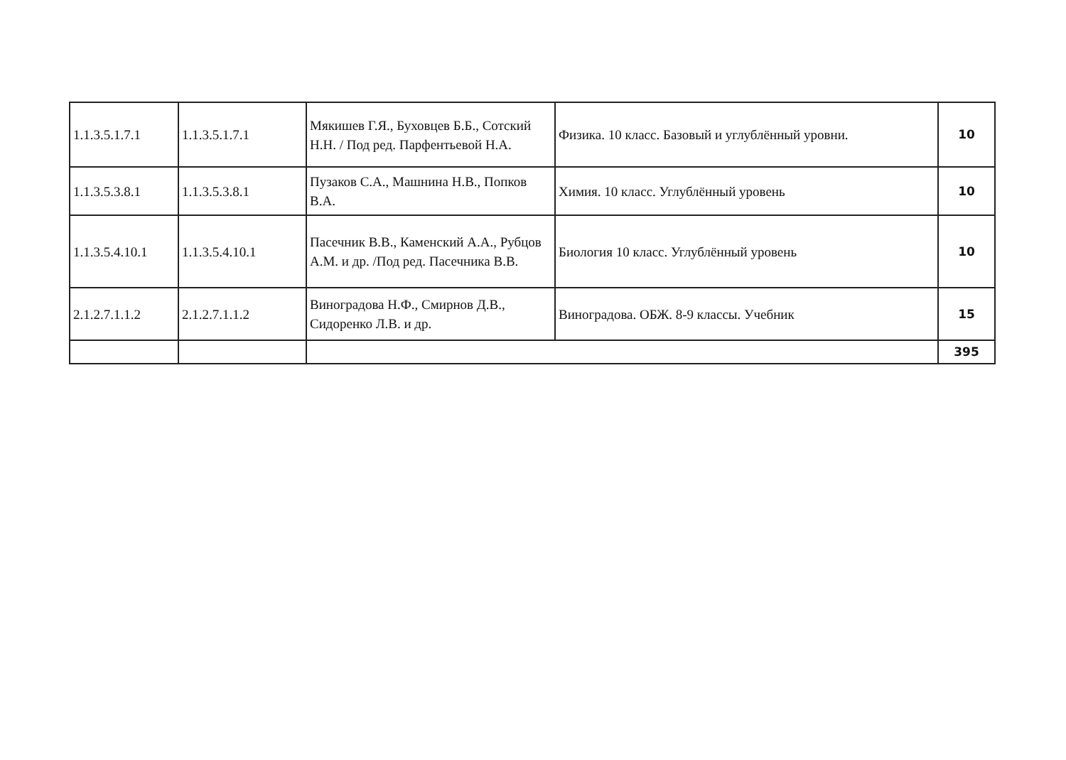| 1.1.3.5.1.7.1 | 1.1.3.5.1.7.1 | Мякишев Г.Я., Буховцев Б.Б., Сотский Н.Н. / Под ред. Парфентьевой Н.А. | Физика. 10 класс. Базовый и углублённый уровни. | 10 |
| 1.1.3.5.3.8.1 | 1.1.3.5.3.8.1 | Пузаков С.А., Машнина Н.В., Попков В.А. | Химия. 10 класс. Углублённый уровень | 10 |
| 1.1.3.5.4.10.1 | 1.1.3.5.4.10.1 | Пасечник В.В., Каменский А.А., Рубцов А.М. и др. /Под ред. Пасечника В.В. | Биология 10 класс. Углублённый уровень | 10 |
| 2.1.2.7.1.1.2 | 2.1.2.7.1.1.2 | Виноградова Н.Ф., Смирнов Д.В., Сидоренко Л.В. и др. | Виноградова. ОБЖ. 8-9 классы. Учебник | 15 |
| | | | | 395 |